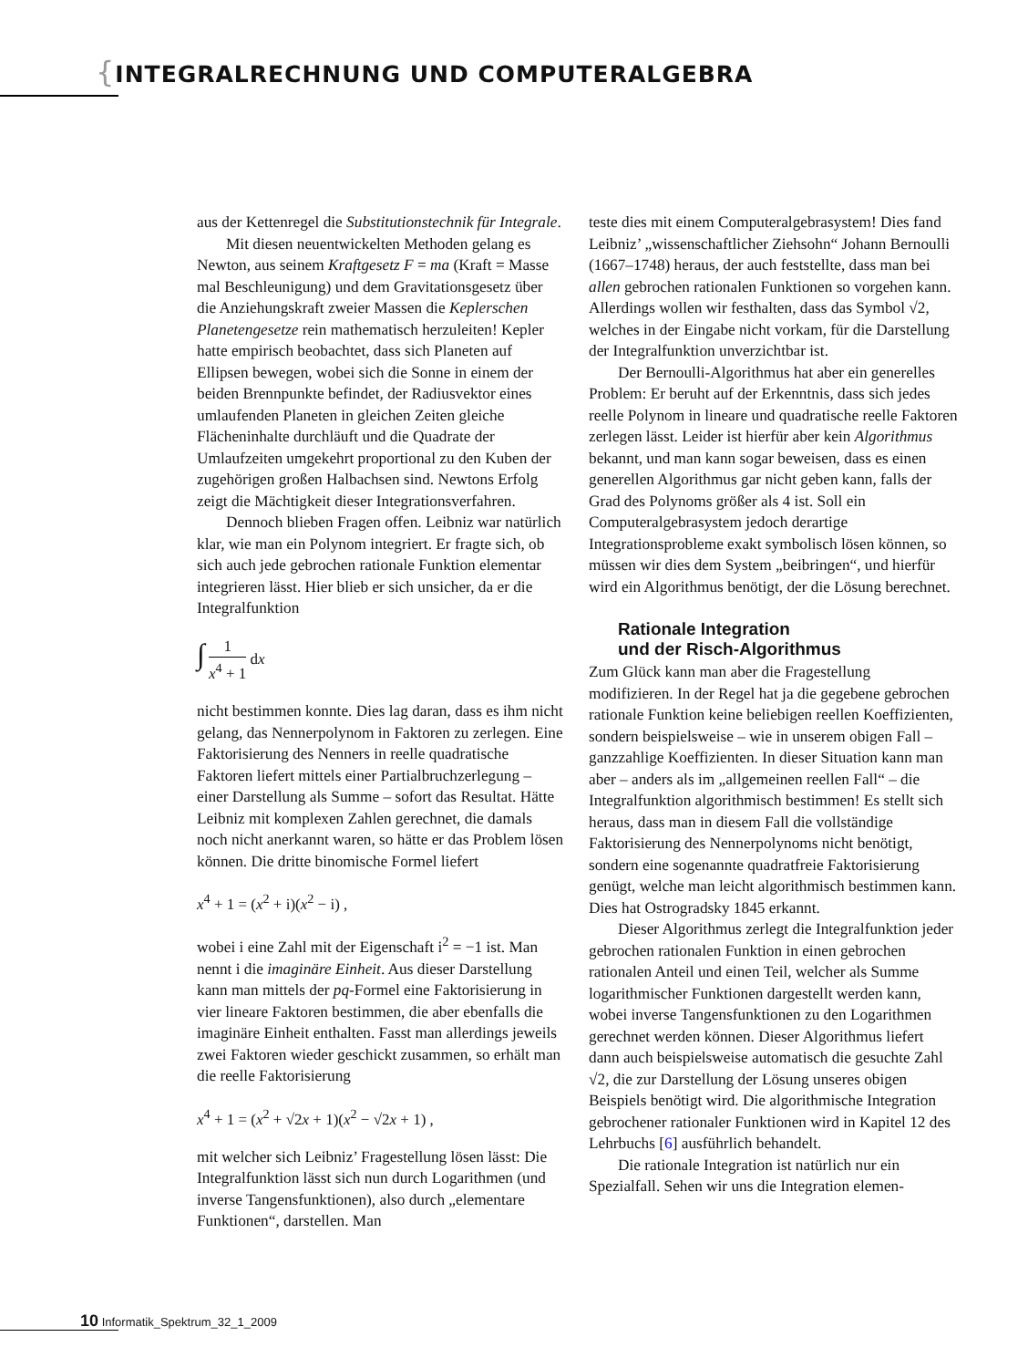{INTEGRALRECHNUNG UND COMPUTERALGEBRA
aus der Kettenregel die Substitutionstechnik für Integrale.
Mit diesen neuentwickelten Methoden gelang es Newton, aus seinem Kraftgesetz F = ma (Kraft = Masse mal Beschleunigung) und dem Gravitationsgesetz über die Anziehungskraft zweier Massen die Keplerschen Planetengesetze rein mathematisch herzuleiten! Kepler hatte empirisch beobachtet, dass sich Planeten auf Ellipsen bewegen, wobei sich die Sonne in einem der beiden Brennpunkte befindet, der Radiusvektor eines umlaufenden Planeten in gleichen Zeiten gleiche Flächeninhalte durchläuft und die Quadrate der Umlaufzeiten umgekehrt proportional zu den Kuben der zugehörigen großen Halbachsen sind. Newtons Erfolg zeigt die Mächtigkeit dieser Integrationsverfahren.
Dennoch blieben Fragen offen. Leibniz war natürlich klar, wie man ein Polynom integriert. Er fragte sich, ob sich auch jede gebrochen rationale Funktion elementar integrieren lässt. Hier blieb er sich unsicher, da er die Integralfunktion
∫ 1 x<sup>4</sup> + 1 dx
nicht bestimmen konnte. Dies lag daran, dass es ihm nicht gelang, das Nennerpolynom in Faktoren zu zerlegen. Eine Faktorisierung des Nenners in reelle quadratische Faktoren liefert mittels einer Partialbruchzerlegung – einer Darstellung als Summe – sofort das Resultat. Hätte Leibniz mit komplexen Zahlen gerechnet, die damals noch nicht anerkannt waren, so hätte er das Problem lösen können. Die dritte binomische Formel liefert
x<sup>4</sup> + 1 = (x<sup>2</sup> + i)(x<sup>2</sup> − i) ,
wobei i eine Zahl mit der Eigenschaft i<sup>2</sup> = −1 ist. Man nennt i die imaginäre Einheit. Aus dieser Darstellung kann man mittels der pq-Formel eine Faktorisierung in vier lineare Faktoren bestimmen, die aber ebenfalls die imaginäre Einheit enthalten. Fasst man allerdings jeweils zwei Faktoren wieder geschickt zusammen, so erhält man die reelle Faktorisierung
x<sup>4</sup> + 1 = (x<sup>2</sup> + √2x + 1)(x<sup>2</sup> − √2x + 1) ,
mit welcher sich Leibniz’ Fragestellung lösen lässt: Die Integralfunktion lässt sich nun durch Logarithmen (und inverse Tangensfunktionen), also durch „elementare Funktionen“, darstellen. Man
teste dies mit einem Computeralgebrasystem! Dies fand Leibniz’ „wissenschaftlicher Ziehsohn“ Johann Bernoulli (1667–1748) heraus, der auch feststellte, dass man bei allen gebrochen rationalen Funktionen so vorgehen kann. Allerdings wollen wir festhalten, dass das Symbol √2, welches in der Eingabe nicht vorkam, für die Darstellung der Integralfunktion unverzichtbar ist.
Der Bernoulli-Algorithmus hat aber ein generelles Problem: Er beruht auf der Erkenntnis, dass sich jedes reelle Polynom in lineare und quadratische reelle Faktoren zerlegen lässt. Leider ist hierfür aber kein Algorithmus bekannt, und man kann sogar beweisen, dass es einen generellen Algorithmus gar nicht geben kann, falls der Grad des Polynoms größer als 4 ist. Soll ein Computeralgebrasystem jedoch derartige Integrationsprobleme exakt symbolisch lösen können, so müssen wir dies dem System „beibringen“, und hierfür wird ein Algorithmus benötigt, der die Lösung berechnet.
Rationale Integration
und der Risch-Algorithmus
Zum Glück kann man aber die Fragestellung modifizieren. In der Regel hat ja die gegebene gebrochen rationale Funktion keine beliebigen reellen Koeffizienten, sondern beispielsweise – wie in unserem obigen Fall – ganzzahlige Koeffizienten. In dieser Situation kann man aber – anders als im „allgemeinen reellen Fall“ – die Integralfunktion algorithmisch bestimmen! Es stellt sich heraus, dass man in diesem Fall die vollständige Faktorisierung des Nennerpolynoms nicht benötigt, sondern eine sogenannte quadratfreie Faktorisierung genügt, welche man leicht algorithmisch bestimmen kann. Dies hat Ostrogradsky 1845 erkannt.
Dieser Algorithmus zerlegt die Integralfunktion jeder gebrochen rationalen Funktion in einen gebrochen rationalen Anteil und einen Teil, welcher als Summe logarithmischer Funktionen dargestellt werden kann, wobei inverse Tangensfunktionen zu den Logarithmen gerechnet werden können. Dieser Algorithmus liefert dann auch beispielsweise automatisch die gesuchte Zahl √2, die zur Darstellung der Lösung unseres obigen Beispiels benötigt wird. Die algorithmische Integration gebrochener rationaler Funktionen wird in Kapitel 12 des Lehrbuchs [6] ausführlich behandelt.
Die rationale Integration ist natürlich nur ein Spezialfall. Sehen wir uns die Integration elemen-
10 Informatik_Spektrum_32_1_2009